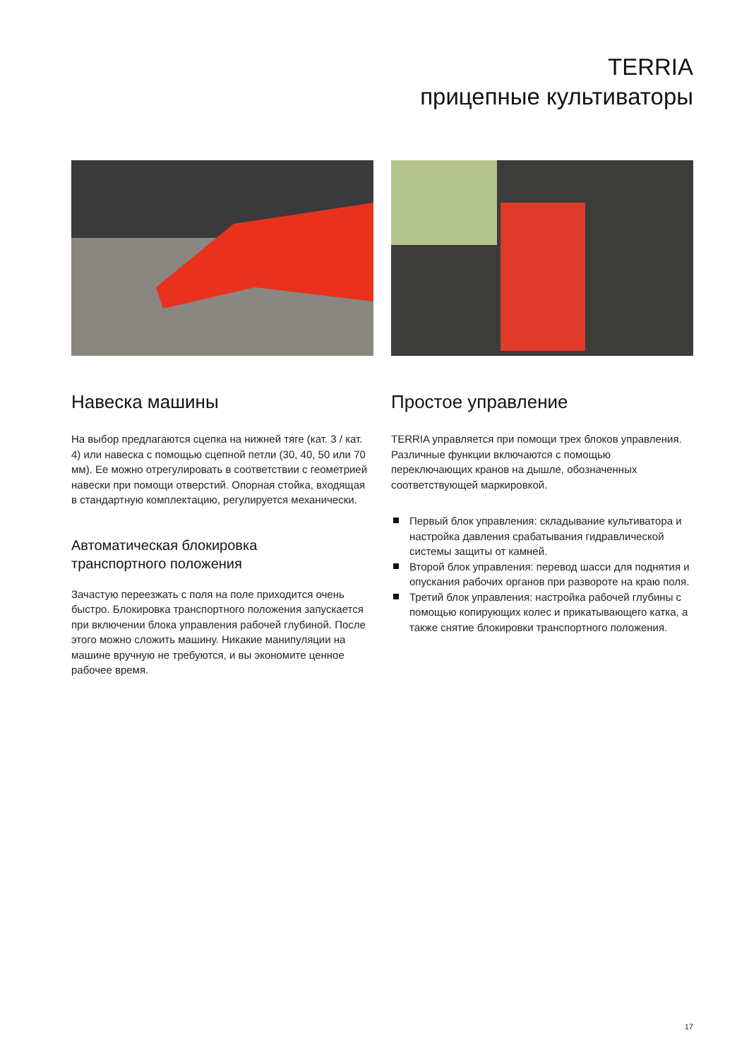TERRIA
прицепные культиваторы
Навеска машины
На выбор предлагаются сцепка на нижней тяге (кат. 3 / кат. 4) или навеска с помощью сцепной петли (30, 40, 50 или 70 мм). Ее можно отрегулировать в соответствии с геометрией навески при помощи отверстий. Опорная стойка, входящая в стандартную комплектацию, регулируется механически.
Автоматическая блокировка
транспортного положения
Зачастую переезжать с поля на поле приходится очень быстро. Блокировка транспортного положения запускается при включении блока управления рабочей глубиной. После этого можно сложить машину. Никакие манипуляции на машине вручную не требуются, и вы экономите ценное рабочее время.
Простое управление
TERRIA управляется при помощи трех блоков управления. Различные функции включаются с помощью переключающих кранов на дышле, обозначенных соответствующей маркировкой.
Первый блок управления: складывание культиватора и настройка давления срабатывания гидравлической системы защиты от камней.
Второй блок управления: перевод шасси для поднятия и опускания рабочих органов при развороте на краю поля.
Третий блок управления: настройка рабочей глубины с помощью копирующих колес и прикатывающего катка, а также снятие блокировки транспортного положения.
17